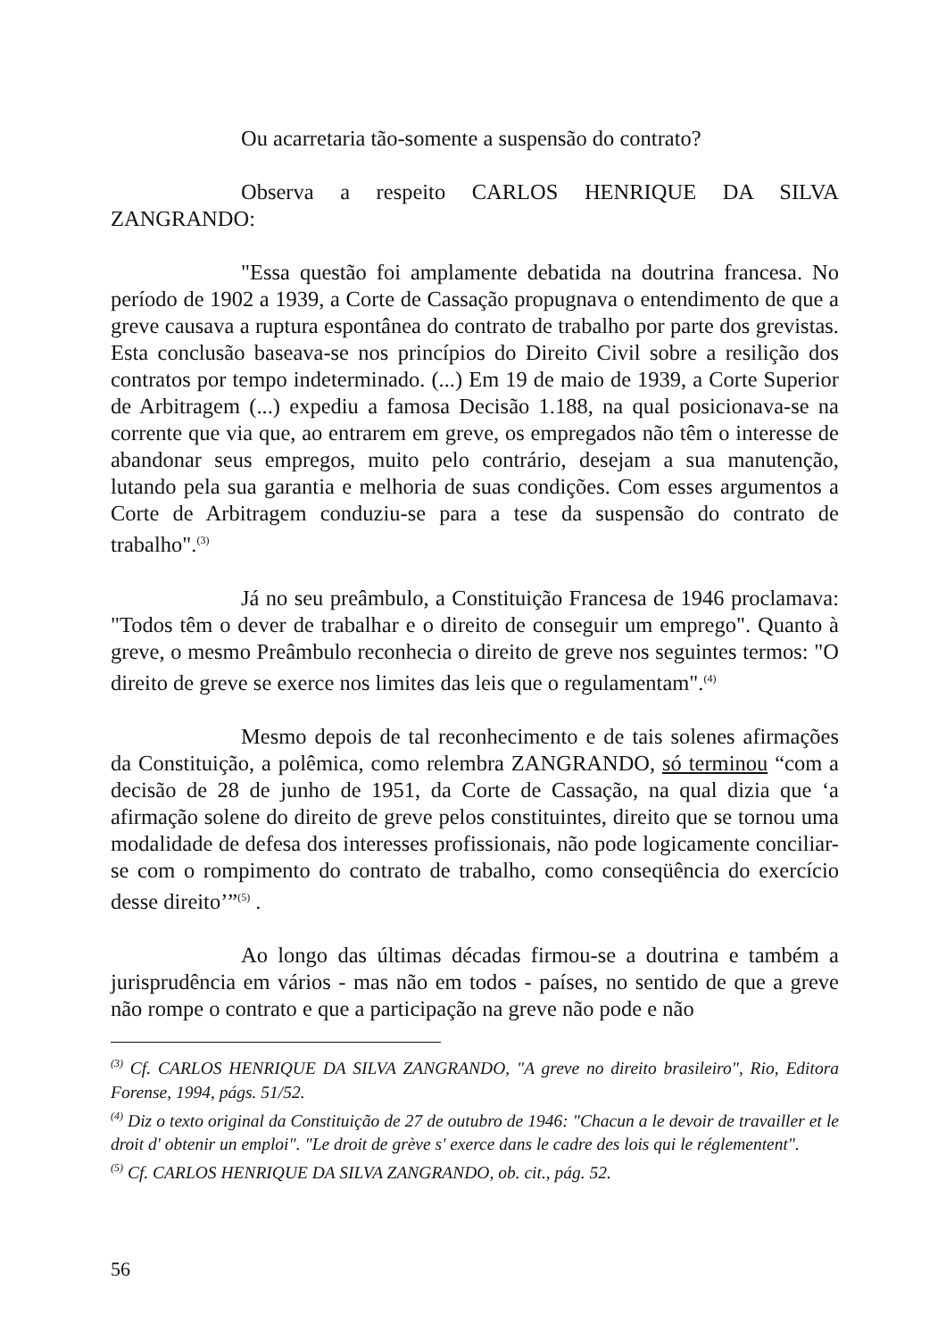Ou acarretaria tão-somente a suspensão do contrato?
Observa a respeito CARLOS HENRIQUE DA SILVA ZANGRANDO:
"Essa questão foi amplamente debatida na doutrina francesa. No período de 1902 a 1939, a Corte de Cassação propugnava o entendimento de que a greve causava a ruptura espontânea do contrato de trabalho por parte dos grevistas. Esta conclusão baseava-se nos princípios do Direito Civil sobre a resilição dos contratos por tempo indeterminado. (...) Em 19 de maio de 1939, a Corte Superior de Arbitragem (...) expediu a famosa Decisão 1.188, na qual posicionava-se na corrente que via que, ao entrarem em greve, os empregados não têm o interesse de abandonar seus empregos, muito pelo contrário, desejam a sua manutenção, lutando pela sua garantia e melhoria de suas condições. Com esses argumentos a Corte de Arbitragem conduziu-se para a tese da suspensão do contrato de trabalho".<sup>(3)</sup>
Já no seu preâmbulo, a Constituição Francesa de 1946 proclamava: "Todos têm o dever de trabalhar e o direito de conseguir um emprego". Quanto à greve, o mesmo Preâmbulo reconhecia o direito de greve nos seguintes termos: "O direito de greve se exerce nos limites das leis que o regulamentam".<sup>(4)</sup>
Mesmo depois de tal reconhecimento e de tais solenes afirmações da Constituição, a polêmica, como relembra ZANGRANDO, só terminou “com a decisão de 28 de junho de 1951, da Corte de Cassação, na qual dizia que ‘a afirmação solene do direito de greve pelos constituintes, direito que se tornou uma modalidade de defesa dos interesses profissionais, não pode logicamente conciliar-se com o rompimento do contrato de trabalho, como conseqüência do exercício desse direito’”<sup>(5)</sup> .
Ao longo das últimas décadas firmou-se a doutrina e também a jurisprudência em vários - mas não em todos - países, no sentido de que a greve não rompe o contrato e que a participação na greve não pode e não
<sup>(3)</sup> Cf. CARLOS HENRIQUE DA SILVA ZANGRANDO, "A greve no direito brasileiro", Rio, Editora Forense, 1994, págs. 51/52.
<sup>(4)</sup> Diz o texto original da Constituição de 27 de outubro de 1946: "Chacun a le devoir de travailler et le droit d' obtenir un emploi". "Le droit de grève s' exerce dans le cadre des lois qui le réglementent".
<sup>(5)</sup> Cf. CARLOS HENRIQUE DA SILVA ZANGRANDO, ob. cit., pág. 52.
56